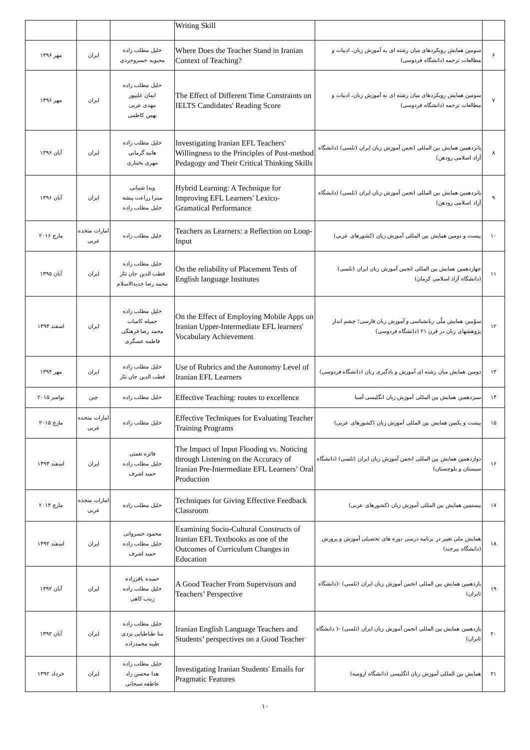| | | Writing Skill | | | |
| ۶ | سومین همایش رویکردهای میان رشته ای به آموزش زبان، ادبیات و مطالعات ترجمه (دانشگاه فردوسی) | Where Does the Teacher Stand in Iranian Context of Teaching? | خلیل مطلب زاده محبوبه خسروجردی | ایران | مهر ۱۳۹۶ |
| ۷ | سومین همایش رویکردهای میان رشته ای به آموزش زبان، ادبیات و مطالعات ترجمه (دانشگاه فردوسی) | The Effect of Different Time Constraints on IELTS Candidates' Reading Score | خلیل مطلب زاده ایمان علیپور مهدی عربی بهمن کاظمی | ایران | مهر ۱۳۹۶ |
| ۸ | پانزدهمین همایش بین المللی انجمن آموزش زبان ایران (تلسی) (دانشگاه آزاد اسلامی رودهن) | Investigating Iranian EFL Teachers' Willingness to the Principles of Post-method Pedagogy and Their Critical Thinking Skills | خلیل مطلب زاده هانیه گرمابی مهری بختیاری | ایران | آبان ۱۳۹۶ |
| ۹ | پانزدهمین همایش بین المللی انجمن آموزش زبان ایران (تلسی) (دانشگاه آزاد اسلامی رودهن) | Hybrid Learning: A Technique for Improving EFL Learners' Lexico-Gramatical Performance | ویدا شیبانی میترا زراعت پیشه خلیل مطلب زاده | ایران | آبان ۱۳۹۶ |
| ۱۰ | بیست و دومین همایش بین المللی آموزش زبان (کشورهای عربی) | Teachers as Learners: a Reflection on Loop-Input | خلیل مطلب زاده | امارات متحده عربی | مارچ ۲۰۱۶ |
| ۱۱ | چهاردهمین همایش بین المللی انجمن آموزش زبان ایران (تلسی) (دانشگاه آزاد اسلامی کرمان) | On the reliability of Placement Tests of English language Institutes | خلیل مطلب زاده قطب الدین جان نثار محمد رضا جدیدالاسلام | ایران | آبان ۱۳۹۵ |
| ۱۲ | سوّمین همایش ملّی زبانشناسی و آموزش زبان فارسی؛ چشم انداز پژوهشهای زبان در قرن ۲۱ (دانشگاه فردوسی) | On the Effect of Employing Mobile Apps on Iranian Upper-Intermediate EFL learners' Vocabulary Achievement | خلیل مطلب زاده جمیله کامیاب محمد رضا فرهنگی فاطمه عسگری | ایران | اسفند ۱۳۹۴ |
| ۱۳ | دومین همایش میان رشته ای آموزش و یادگیری زبان (دانشگاه فردوسی) | Use of Rubrics and the Autonomy Level of Iranian EFL Learners | خلیل مطلب زاده قطب الدین جان نثار | ایران | مهر ۱۳۹۴ |
| ۱۴ | سیزدهمین همایش بین المللی آموزش زبان انگلیسی آسیا | Effective Teaching: routes to excellence | خلیل مطلب زاده | چین | نوامبر ۲۰۱۵ |
| ۱۵ | بیست و یکمین همایش بین المللی آموزش زبان (کشورهای عربی) | Effective Techniques for Evaluating Teacher Training Programs | خلیل مطلب زاده | امارات متحده عربی | مارچ ۲۰۱۵ |
| ۱۶ | دوازدهمین همایش بین المللی انجمن آموزش زبان ایران (تلسی) (دانشگاه سیستان و بلوچستان) | The Impact of Input Flooding vs. Noticing through Listening on the Accuracy of Iranian Pre-Intermediate EFL Learners’ Oral Production | فائزه نعمتی خلیل مطلب زاده حمید اشرف | ایران | اسفند ۱۳۹۳ |
| ۱۷ | بیستمین همایش بین المللی آموزش زبان (کشورهای عربی) | Techniques for Giving Effective Feedback Classroom | خلیل مطلب زاده | امارات متحده عربی | مارچ ۲۰۱۴ |
| ۱۸ | همایش ملی تغییر در برنامه درسی دوره های تحصیلی آموزش و پرورش (دانشگاه بیرجند) | Examining Socio-Cultural Constructs of Iranian EFL Textbooks as one of the Outcomes of Curriculum Changes in Education | محمود خسروانی خلیل مطلب زاده حمید اشرف | ایران | اسفند ۱۳۹۲ |
| ۱۹ | یازدهمین همایش بین المللی انجمن آموزش زبان ایران (تلسی) -(دانشگاه تابران) | A Good Teacher From Supervisors and Teachers’ Perspective | حمیده باقرزاده خلیل مطلب زاده زینب کاهی | ایران | آبان ۱۳۹۲ |
| ۲۰ | یازدهمین همایش بین المللی انجمن آموزش زبان ایران (تلسی) -( دانشگاه تابران) | Iranian English Language Teachers and Students’ perspectives on a Good Teacher | خلیل مطلب زاده منا طباطبایی یزدی طیبه محمدزاده | ایران | آبان ۱۳۹۲ |
| ۲۱ | همایش بین المللی آموزش زبان انگلیسی (دانشگاه ارومیه) | Investigating Iranian Students' Emails for Pragmatic Features | خلیل مطلب زاده هدا محسن زاد عاطفه سبحانی | ایران | خرداد ۱۳۹۲ |
۱۰